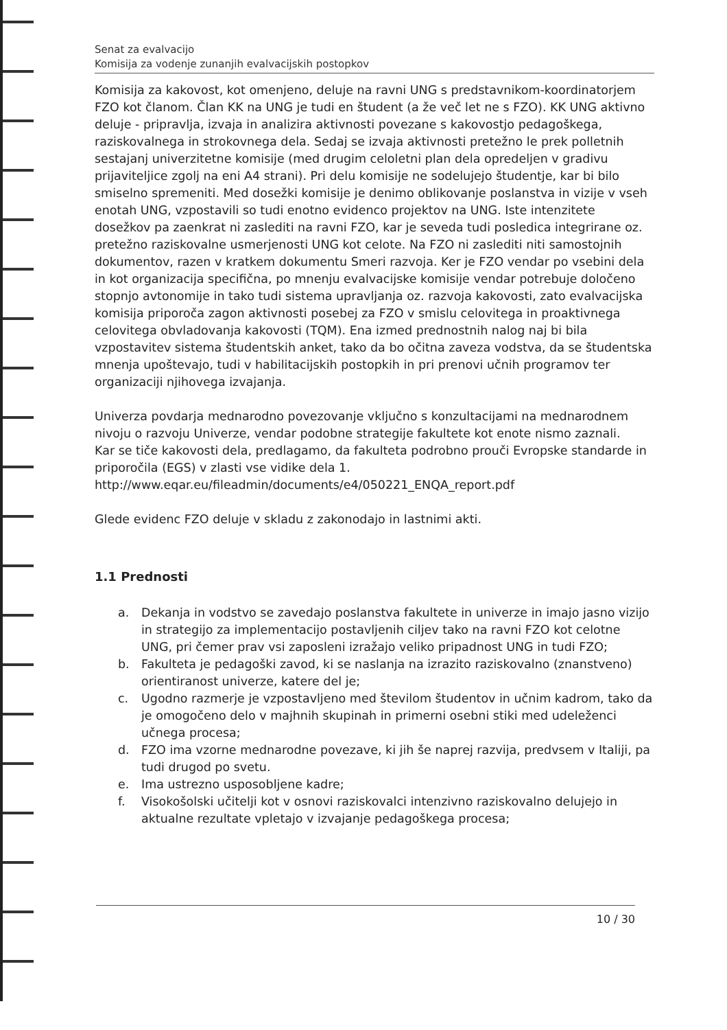Senat za evalvacijo
Komisija za vodenje zunanjih evalvacijskih postopkov
Komisija za kakovost, kot omenjeno, deluje na ravni UNG s predstavnikom-koordinatorjem FZO kot članom. Član KK na UNG je tudi en študent (a že več let ne s FZO). KK UNG aktivno deluje - pripravlja, izvaja in analizira aktivnosti povezane s kakovostjo pedagoškega, raziskovalnega in strokovnega dela. Sedaj se izvaja aktivnosti pretežno le prek polletnih sestajanj univerzitetne komisije (med drugim celoletni plan dela opredeljen v gradivu prijaviteljice zgolj na eni A4 strani). Pri delu komisije ne sodelujejo študentje, kar bi bilo smiselno spremeniti. Med dosežki komisije je denimo oblikovanje poslanstva in vizije v vseh enotah UNG, vzpostavili so tudi enotno evidenco projektov na UNG. Iste intenzitete dosežkov pa zaenkrat ni zaslediti na ravni FZO, kar je seveda tudi posledica integrirane oz. pretežno raziskovalne usmerjenosti UNG kot celote. Na FZO ni zaslediti niti samostojnih dokumentov, razen v kratkem dokumentu Smeri razvoja. Ker je FZO vendar po vsebini dela in kot organizacija specifična, po mnenju evalvacijske komisije vendar potrebuje določeno stopnjo avtonomije in tako tudi sistema upravljanja oz. razvoja kakovosti, zato evalvacijska komisija priporoča zagon aktivnosti posebej za FZO v smislu celovitega in proaktivnega celovitega obvladovanja kakovosti (TQM). Ena izmed prednostnih nalog naj bi bila vzpostavitev sistema študentskih anket, tako da bo očitna zaveza vodstva, da se študentska mnenja upoštevajo, tudi v habilitacijskih postopkih in pri prenovi učnih programov ter organizaciji njihovega izvajanja.
Univerza povdarja mednarodno povezovanje vključno s konzultacijami na mednarodnem nivoju o razvoju Univerze, vendar podobne strategije fakultete kot enote nismo zaznali.
Kar se tiče kakovosti dela, predlagamo, da fakulteta podrobno prouči Evropske standarde in priporočila (EGS) v zlasti vse vidike dela 1.
http://www.eqar.eu/fileadmin/documents/e4/050221_ENQA_report.pdf
Glede evidenc FZO deluje v skladu z zakonodajo in lastnimi akti.
1.1 Prednosti
a. Dekanja in vodstvo se zavedajo poslanstva fakultete in univerze in imajo jasno vizijo in strategijo za implementacijo postavljenih ciljev tako na ravni FZO kot celotne UNG, pri čemer prav vsi zaposleni izražajo veliko pripadnost UNG in tudi FZO;
b. Fakulteta je pedagoški zavod, ki se naslanja na izrazito raziskovalno (znanstveno) orientiranost univerze, katere del je;
c. Ugodno razmerje je vzpostavljeno med številom študentov in učnim kadrom, tako da je omogočeno delo v majhnih skupinah in primerni osebni stiki med udeleženci učnega procesa;
d. FZO ima vzorne mednarodne povezave, ki jih še naprej razvija, predvsem v Italiji, pa tudi drugod po svetu.
e. Ima ustrezno usposobljene kadre;
f. Visokošolski učitelji kot v osnovi raziskovalci intenzivno raziskovalno delujejo in aktualne rezultate vpletajo v izvajanje pedagoškega procesa;
10 / 30